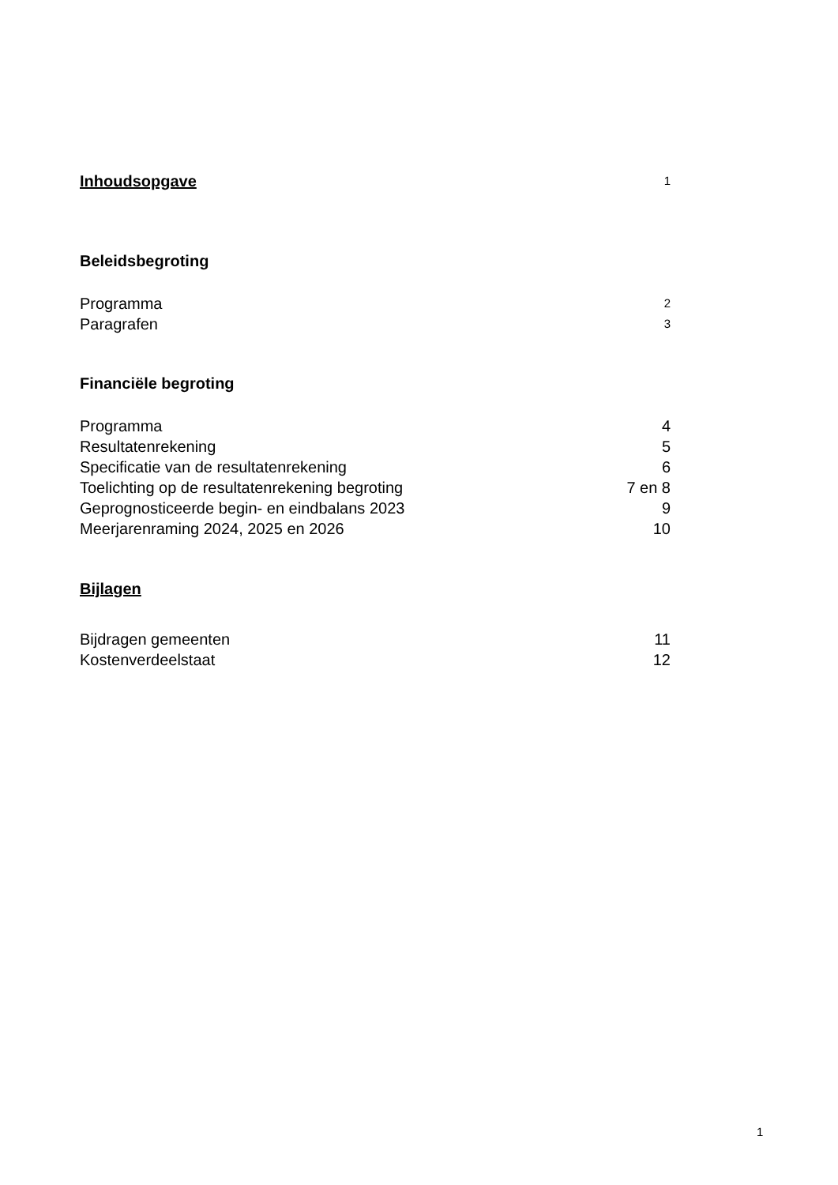Inhoudsopgave 1
Beleidsbegroting
Programma 2
Paragrafen 3
Financiële begroting
Programma 4
Resultatenrekening 5
Specificatie van de resultatenrekening 6
Toelichting op de resultatenrekening begroting 7 en 8
Geprognosticeerde begin- en eindbalans 2023 9
Meerjarenraming 2024, 2025 en 2026 10
Bijlagen
Bijdragen gemeenten 11
Kostenverdeelstaat 12
1